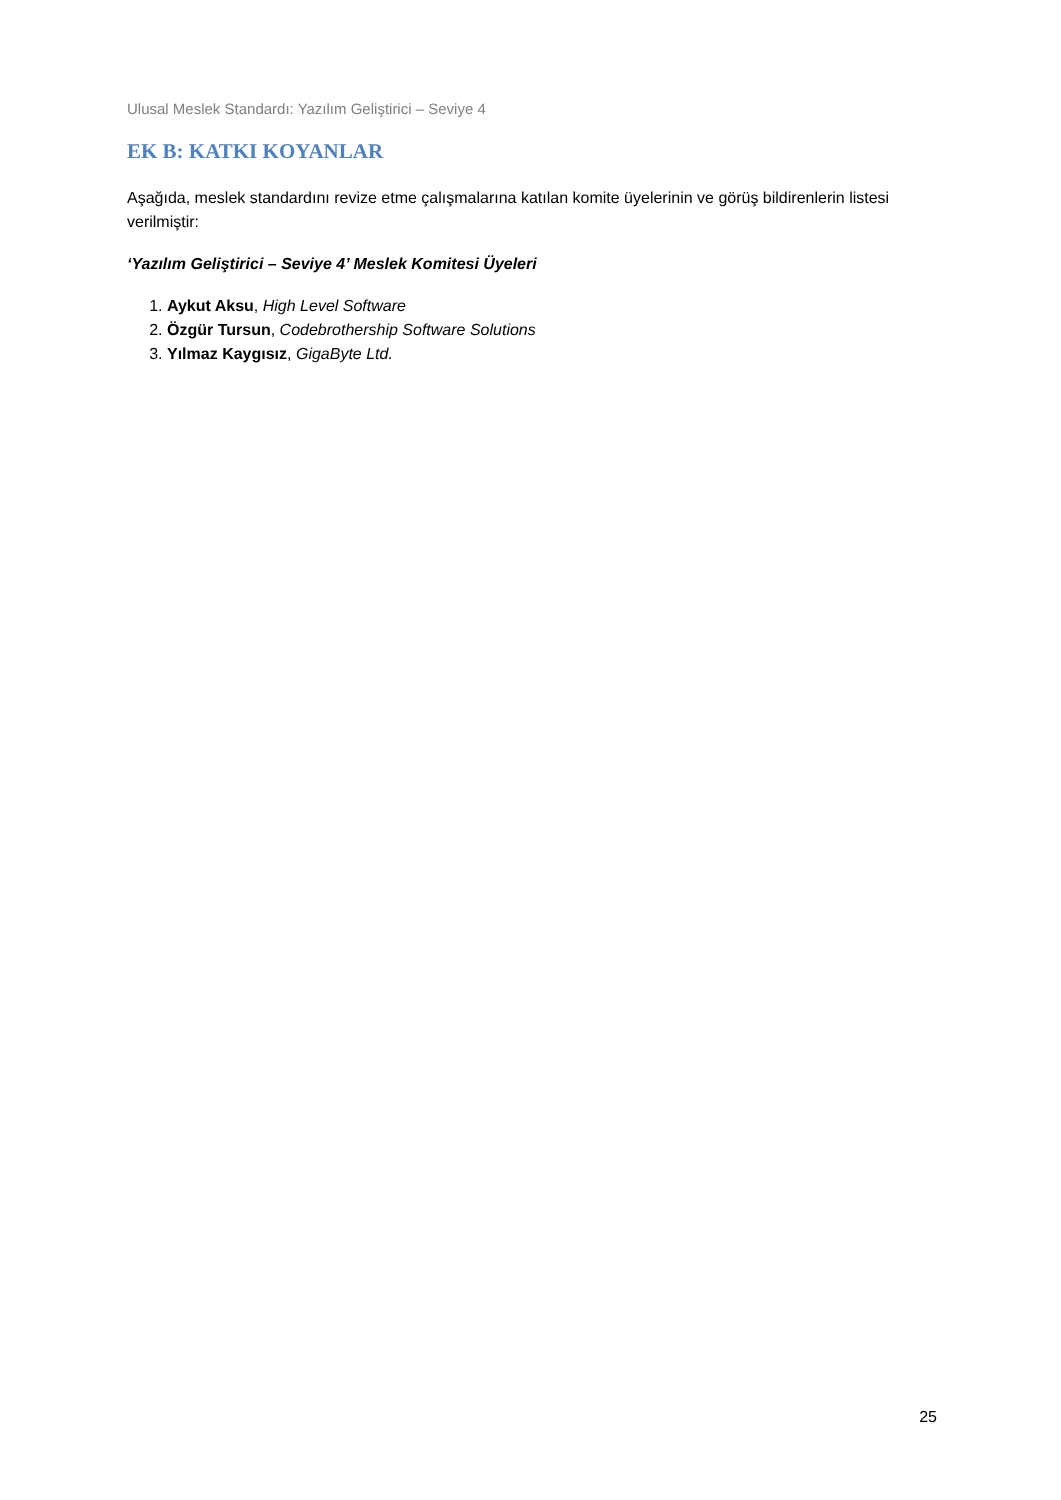Ulusal Meslek Standardı: Yazılım Geliştirici – Seviye 4
EK B: KATKI KOYANLAR
Aşağıda, meslek standardını revize etme çalışmalarına katılan komite üyelerinin ve görüş bildirenlerin listesi verilmiştir:
‘Yazılım Geliştirici – Seviye 4’ Meslek Komitesi Üyeleri
1. Aykut Aksu, High Level Software
2. Özgür Tursun, Codebrothership Software Solutions
3. Yılmaz Kaygısız, GigaByte Ltd.
25